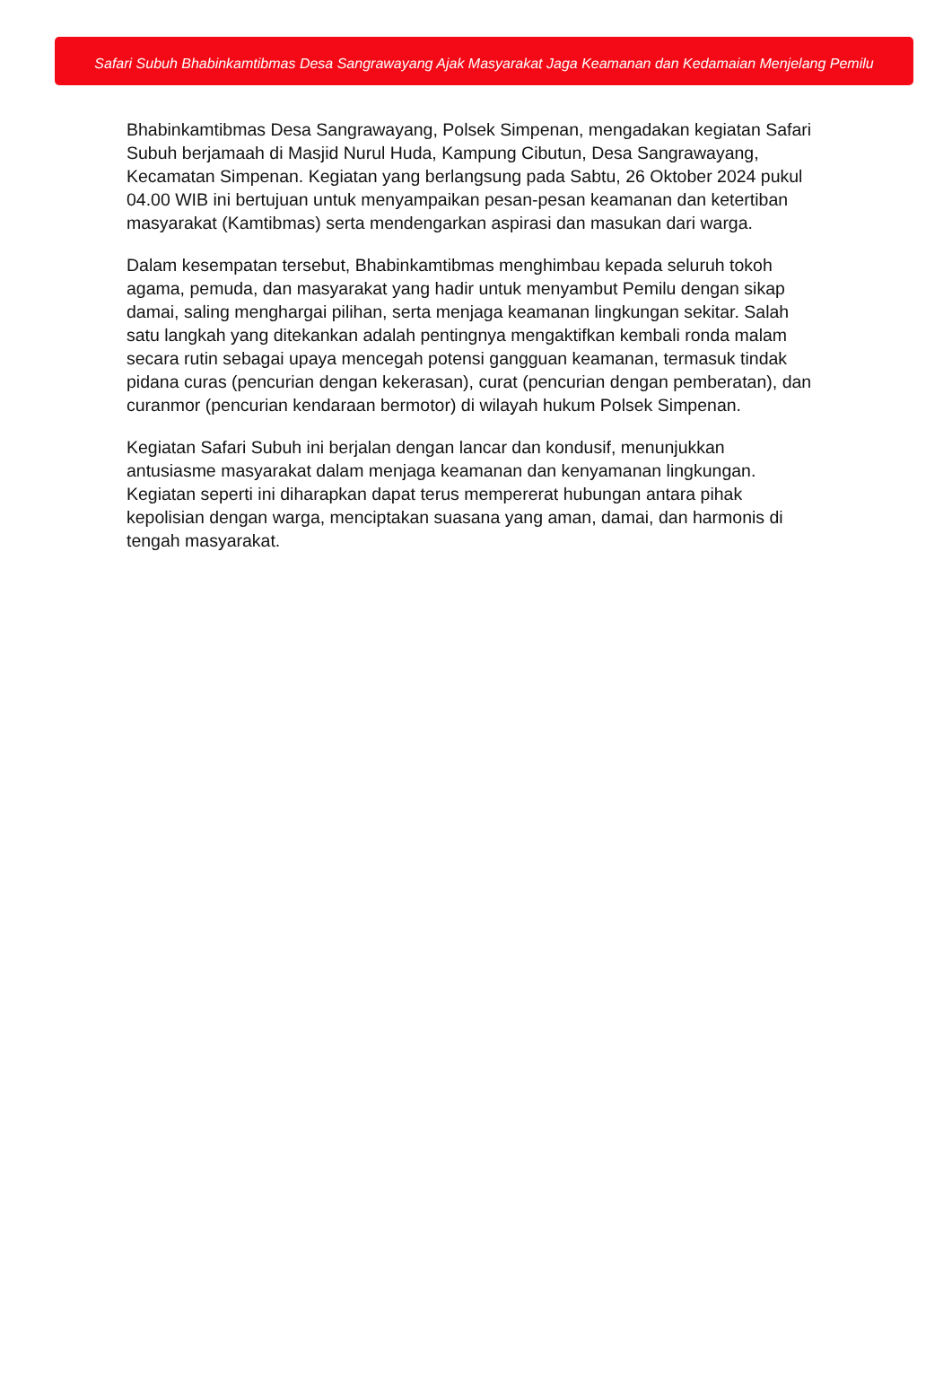Safari Subuh Bhabinkamtibmas Desa Sangrawayang Ajak Masyarakat Jaga Keamanan dan Kedamaian Menjelang Pemilu
Bhabinkamtibmas Desa Sangrawayang, Polsek Simpenan, mengadakan kegiatan Safari Subuh berjamaah di Masjid Nurul Huda, Kampung Cibutun, Desa Sangrawayang, Kecamatan Simpenan. Kegiatan yang berlangsung pada Sabtu, 26 Oktober 2024 pukul 04.00 WIB ini bertujuan untuk menyampaikan pesan-pesan keamanan dan ketertiban masyarakat (Kamtibmas) serta mendengarkan aspirasi dan masukan dari warga.
Dalam kesempatan tersebut, Bhabinkamtibmas menghimbau kepada seluruh tokoh agama, pemuda, dan masyarakat yang hadir untuk menyambut Pemilu dengan sikap damai, saling menghargai pilihan, serta menjaga keamanan lingkungan sekitar. Salah satu langkah yang ditekankan adalah pentingnya mengaktifkan kembali ronda malam secara rutin sebagai upaya mencegah potensi gangguan keamanan, termasuk tindak pidana curas (pencurian dengan kekerasan), curat (pencurian dengan pemberatan), dan curanmor (pencurian kendaraan bermotor) di wilayah hukum Polsek Simpenan.
Kegiatan Safari Subuh ini berjalan dengan lancar dan kondusif, menunjukkan antusiasme masyarakat dalam menjaga keamanan dan kenyamanan lingkungan. Kegiatan seperti ini diharapkan dapat terus mempererat hubungan antara pihak kepolisian dengan warga, menciptakan suasana yang aman, damai, dan harmonis di tengah masyarakat.